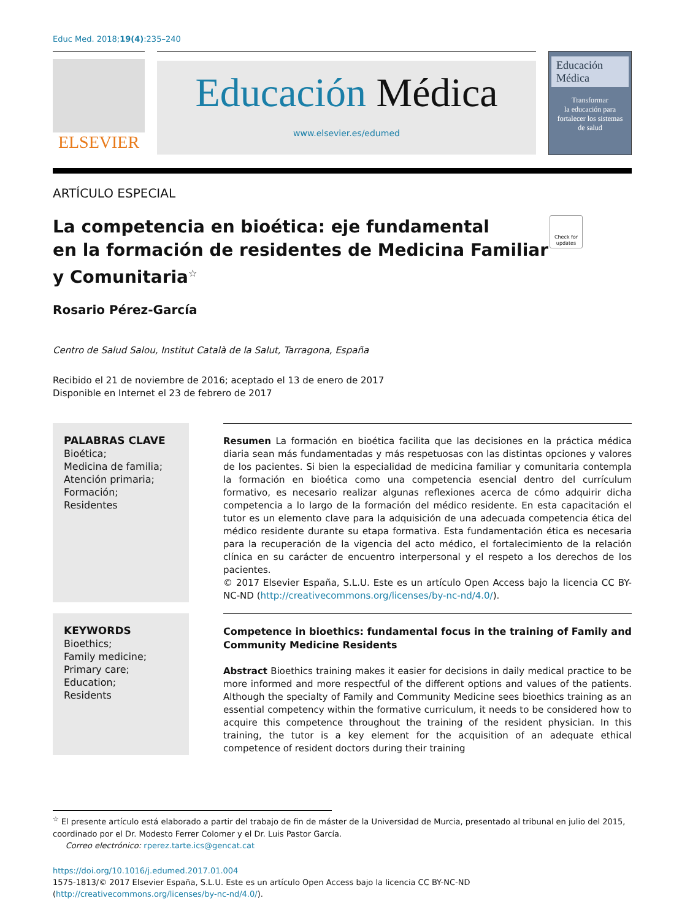Educ Med. 2018;19(4):235–240
ELSEVIER
Educación Médica
www.elsevier.es/edumed
Educación
Médica
Transformar
la educación para
fortalecer los sistemas
de salud
ARTÍCULO ESPECIAL
La competencia en bioética: eje fundamental
en la formación de residentes de Medicina Familiar
y Comunitaria<sup>☆</sup> Check for updates
Rosario Pérez-García
Centro de Salud Salou, Institut Català de la Salut, Tarragona, España
Recibido el 21 de noviembre de 2016; aceptado el 13 de enero de 2017
Disponible en Internet el 23 de febrero de 2017
PALABRAS CLAVE
Bioética;
Medicina de familia;
Atención primaria;
Formación;
Residentes
Resumen La formación en bioética facilita que las decisiones en la práctica médica diaria sean más fundamentadas y más respetuosas con las distintas opciones y valores de los pacientes. Si bien la especialidad de medicina familiar y comunitaria contempla la formación en bioética como una competencia esencial dentro del currículum formativo, es necesario realizar algunas reflexiones acerca de cómo adquirir dicha competencia a lo largo de la formación del médico residente. En esta capacitación el tutor es un elemento clave para la adquisición de una adecuada competencia ética del médico residente durante su etapa formativa. Esta fundamentación ética es necesaria para la recuperación de la vigencia del acto médico, el fortalecimiento de la relación clínica en su carácter de encuentro interpersonal y el respeto a los derechos de los pacientes.
© 2017 Elsevier España, S.L.U. Este es un artículo Open Access bajo la licencia CC BY-NC-ND (http://creativecommons.org/licenses/by-nc-nd/4.0/).
KEYWORDS
Bioethics;
Family medicine;
Primary care;
Education;
Residents
Competence in bioethics: fundamental focus in the training of Family and Community Medicine Residents
Abstract Bioethics training makes it easier for decisions in daily medical practice to be more informed and more respectful of the different options and values of the patients. Although the specialty of Family and Community Medicine sees bioethics training as an essential competency within the formative curriculum, it needs to be considered how to acquire this competence throughout the training of the resident physician. In this training, the tutor is a key element for the acquisition of an adequate ethical competence of resident doctors during their training
<sup>☆</sup> El presente artículo está elaborado a partir del trabajo de fin de máster de la Universidad de Murcia, presentado al tribunal en julio del 2015, coordinado por el Dr. Modesto Ferrer Colomer y el Dr. Luis Pastor García.
Correo electrónico: rperez.tarte.ics@gencat.cat
https://doi.org/10.1016/j.edumed.2017.01.004
1575-1813/© 2017 Elsevier España, S.L.U. Este es un artículo Open Access bajo la licencia CC BY-NC-ND (http://creativecommons.org/licenses/by-nc-nd/4.0/).